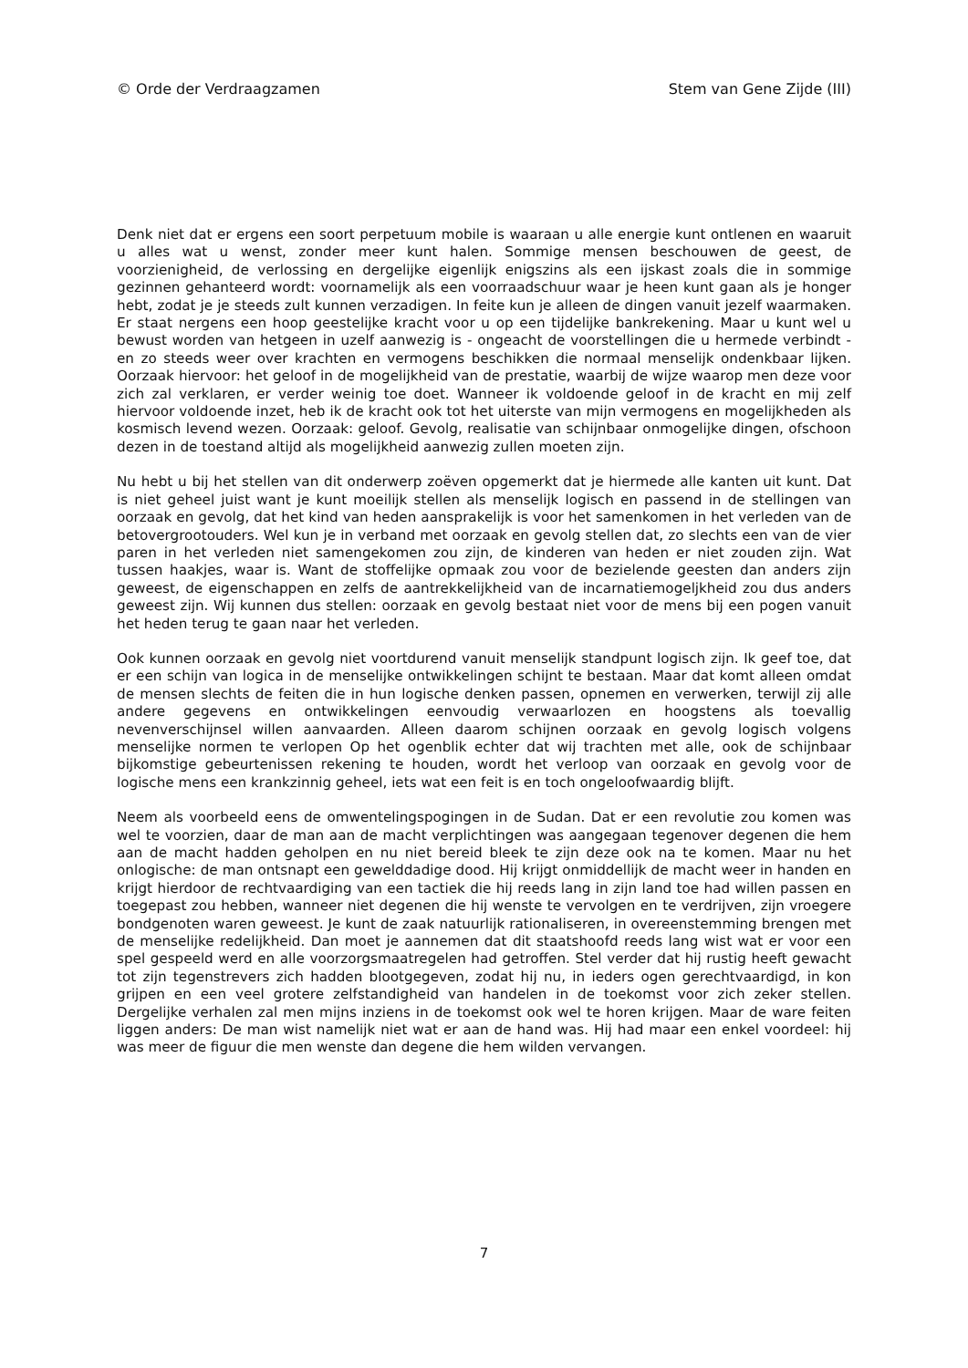© Orde der Verdraagzamen Stem van Gene Zijde (III)
Denk niet dat er ergens een soort perpetuum mobile is waaraan u alle energie kunt ontlenen en waaruit u alles wat u wenst, zonder meer kunt halen. Sommige mensen beschouwen de geest, de voorzienigheid, de verlossing en dergelijke eigenlijk enigszins als een ijskast zoals die in sommige gezinnen gehanteerd wordt: voornamelijk als een voorraadschuur waar je heen kunt gaan als je honger hebt, zodat je je steeds zult kunnen verzadigen. In feite kun je alleen de dingen vanuit jezelf waarmaken. Er staat nergens een hoop geestelijke kracht voor u op een tijdelijke bankrekening. Maar u kunt wel u bewust worden van hetgeen in uzelf aanwezig is - ongeacht de voorstellingen die u hermede verbindt - en zo steeds weer over krachten en vermogens beschikken die normaal menselijk ondenkbaar lijken. Oorzaak hiervoor: het geloof in de mogelijkheid van de prestatie, waarbij de wijze waarop men deze voor zich zal verklaren, er verder weinig toe doet. Wanneer ik voldoende geloof in de kracht en mij zelf hiervoor voldoende inzet, heb ik de kracht ook tot het uiterste van mijn vermogens en mogelijkheden als kosmisch levend wezen. Oorzaak: geloof. Gevolg, realisatie van schijnbaar onmogelijke dingen, ofschoon dezen in de toestand altijd als mogelijkheid aanwezig zullen moeten zijn.
Nu hebt u bij het stellen van dit onderwerp zoëven opgemerkt dat je hiermede alle kanten uit kunt. Dat is niet geheel juist want je kunt moeilijk stellen als menselijk logisch en passend in de stellingen van oorzaak en gevolg, dat het kind van heden aansprakelijk is voor het samenkomen in het verleden van de betovergrootouders. Wel kun je in verband met oorzaak en gevolg stellen dat, zo slechts een van de vier paren in het verleden niet samengekomen zou zijn, de kinderen van heden er niet zouden zijn. Wat tussen haakjes, waar is. Want de stoffelijke opmaak zou voor de bezielende geesten dan anders zijn geweest, de eigenschappen en zelfs de aantrekkelijkheid van de incarnatiemogeljkheid zou dus anders geweest zijn. Wij kunnen dus stellen: oorzaak en gevolg bestaat niet voor de mens bij een pogen vanuit het heden terug te gaan naar het verleden.
Ook kunnen oorzaak en gevolg niet voortdurend vanuit menselijk standpunt logisch zijn. Ik geef toe, dat er een schijn van logica in de menselijke ontwikkelingen schijnt te bestaan. Maar dat komt alleen omdat de mensen slechts de feiten die in hun logische denken passen, opnemen en verwerken, terwijl zij alle andere gegevens en ontwikkelingen eenvoudig verwaarlozen en hoogstens als toevallig nevenverschijnsel willen aanvaarden. Alleen daarom schijnen oorzaak en gevolg logisch volgens menselijke normen te verlopen Op het ogenblik echter dat wij trachten met alle, ook de schijnbaar bijkomstige gebeurtenissen rekening te houden, wordt het verloop van oorzaak en gevolg voor de logische mens een krankzinnig geheel, iets wat een feit is en toch ongeloofwaardig blijft.
Neem als voorbeeld eens de omwentelingspogingen in de Sudan. Dat er een revolutie zou komen was wel te voorzien, daar de man aan de macht verplichtingen was aangegaan tegenover degenen die hem aan de macht hadden geholpen en nu niet bereid bleek te zijn deze ook na te komen. Maar nu het onlogische: de man ontsnapt een gewelddadige dood. Hij krijgt onmiddellijk de macht weer in handen en krijgt hierdoor de rechtvaardiging van een tactiek die hij reeds lang in zijn land toe had willen passen en toegepast zou hebben, wanneer niet degenen die hij wenste te vervolgen en te verdrijven, zijn vroegere bondgenoten waren geweest. Je kunt de zaak natuurlijk rationaliseren, in overeenstemming brengen met de menselijke redelijkheid. Dan moet je aannemen dat dit staatshoofd reeds lang wist wat er voor een spel gespeeld werd en alle voorzorgsmaatregelen had getroffen. Stel verder dat hij rustig heeft gewacht tot zijn tegenstrevers zich hadden blootgegeven, zodat hij nu, in ieders ogen gerechtvaardigd, in kon grijpen en een veel grotere zelfstandigheid van handelen in de toekomst voor zich zeker stellen. Dergelijke verhalen zal men mijns inziens in de toekomst ook wel te horen krijgen. Maar de ware feiten liggen anders: De man wist namelijk niet wat er aan de hand was. Hij had maar een enkel voordeel: hij was meer de figuur die men wenste dan degene die hem wilden vervangen.
7